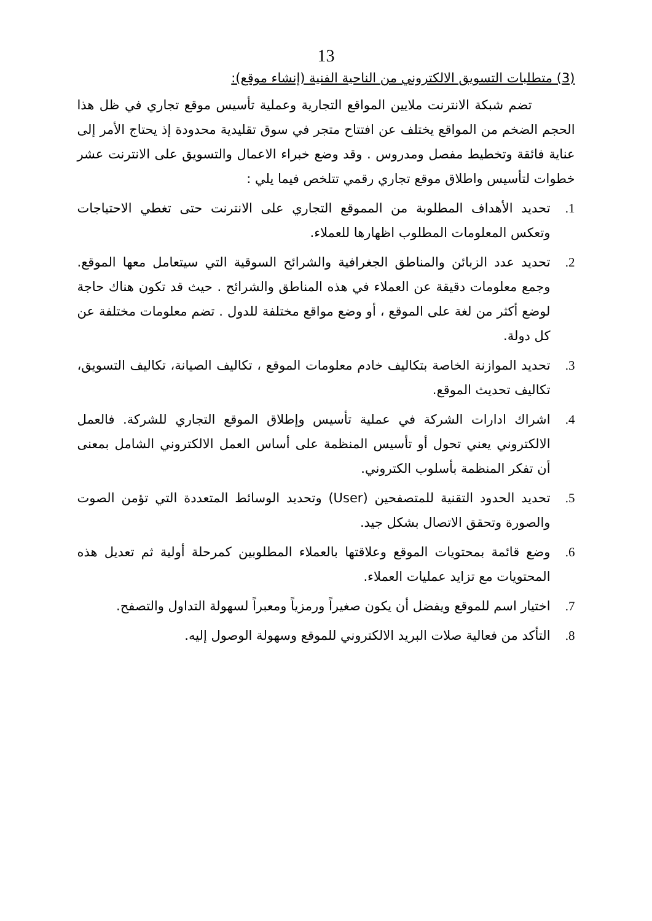13
(3) متطلبات التسويق الالكتروني من الناحية الفنية (إنشاء موقع):
تضم شبكة الانترنت ملايين المواقع التجارية وعملية تأسيس موقع تجاري في ظل هذا الحجم الضخم من المواقع يختلف عن افتتاح متجر في سوق تقليدية محدودة إذ يحتاج الأمر إلى عناية فائقة وتخطيط مفصل ومدروس . وقد وضع خبراء الاعمال والتسويق على الانترنت عشر خطوات لتأسيس واطلاق موقع تجاري رقمي تتلخص فيما يلي :
1. تحديد الأهداف المطلوبة من المموقع التجاري على الانترنت حتى تغطي الاحتياجات وتعكس المعلومات المطلوب اظهارها للعملاء.
2. تحديد عدد الزبائن والمناطق الجغرافية والشرائح السوقية التي سيتعامل معها الموقع. وجمع معلومات دقيقة عن العملاء في هذه المناطق والشرائح . حيث قد تكون هناك حاجة لوضع أكثر من لغة على الموقع ، أو وضع مواقع مختلفة للدول . تضم معلومات مختلفة عن كل دولة.
3. تحديد الموازنة الخاصة بتكاليف خادم معلومات الموقع ، تكاليف الصيانة، تكاليف التسويق، تكاليف تحديث الموقع.
4. اشراك ادارات الشركة في عملية تأسيس وإطلاق الموقع التجاري للشركة. فالعمل الالكتروني يعني تحول أو تأسيس المنظمة على أساس العمل الالكتروني الشامل بمعنى أن تفكر المنظمة بأسلوب الكتروني.
5. تحديد الحدود التقنية للمتصفحين (User) وتحديد الوسائط المتعددة التي تؤمن الصوت والصورة وتحقق الاتصال بشكل جيد.
6. وضع قائمة بمحتويات الموقع وعلاقتها بالعملاء المطلوبين كمرحلة أولية ثم تعديل هذه المحتويات مع تزايد عمليات العملاء.
7. اختيار اسم للموقع ويفضل أن يكون صغيراً ورمزياً ومعبراً لسهولة التداول والتصفح.
8. التأكد من فعالية صلات البريد الالكتروني للموقع وسهولة الوصول إليه.